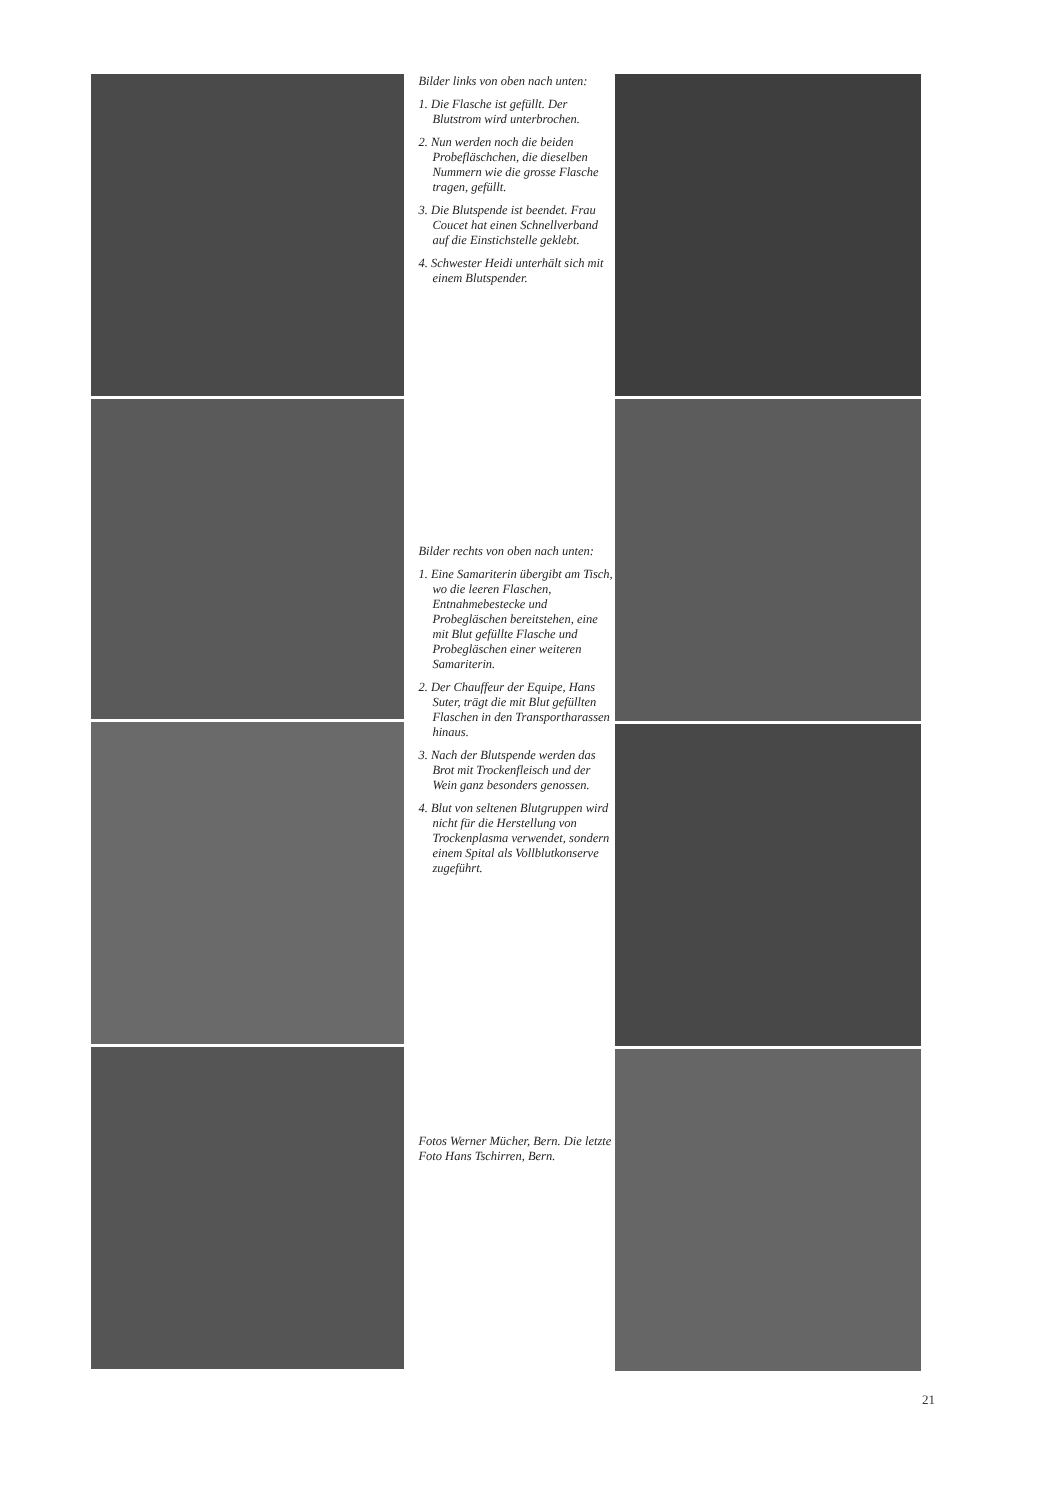Bilder links von oben nach unten:
1. Die Flasche ist gefüllt. Der Blutstrom wird unterbrochen.
2. Nun werden noch die beiden Probefläschchen, die dieselben Nummern wie die grosse Flasche tragen, gefüllt.
3. Die Blutspende ist beendet. Frau Coucet hat einen Schnellverband auf die Einstichstelle geklebt.
4. Schwester Heidi unterhält sich mit einem Blutspender.
Bilder rechts von oben nach unten:
1. Eine Samariterin übergibt am Tisch, wo die leeren Flaschen, Entnahmebestecke und Probegläschen bereitstehen, eine mit Blut gefüllte Flasche und Probegläschen einer weiteren Samariterin.
2. Der Chauffeur der Equipe, Hans Suter, trägt die mit Blut gefüllten Flaschen in den Transportharassen hinaus.
3. Nach der Blutspende werden das Brot mit Trockenfleisch und der Wein ganz besonders genossen.
4. Blut von seltenen Blutgruppen wird nicht für die Herstellung von Trockenplasma verwendet, sondern einem Spital als Vollblutkonserve zugeführt.
Fotos Werner Mücher, Bern. Die letzte Foto Hans Tschirren, Bern.
21